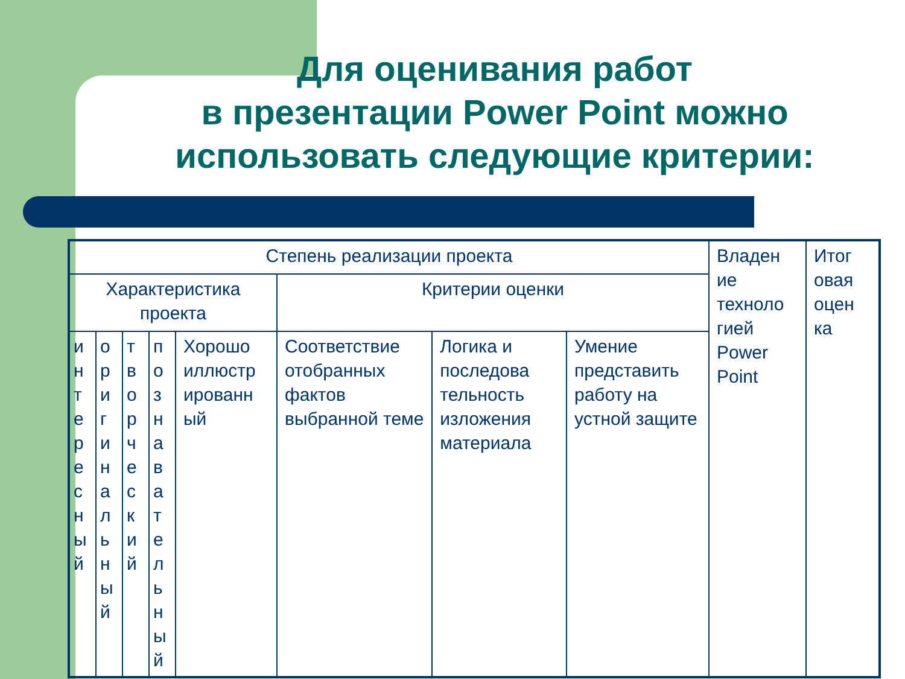Для оценивания работ
в презентации Power Point можно использовать следующие критерии:
| Степень реализации проекта | | | | | | | | Владен ие техноло гией Power Point | Итог овая оцен ка |
| Характеристика проекта | | | | | Критерии оценки | | | | |
| и н т е р е с н ы й | о р и г и н а л ь н ы й | т в о р ч е с к и й | п о з н а в а т е л ь н ы й | Хорошо иллюстр ированн ый | Соответствие отобранных фактов выбранной теме | Логика и последова тельность изложения материала | Умение представить работу на устной защите | | |